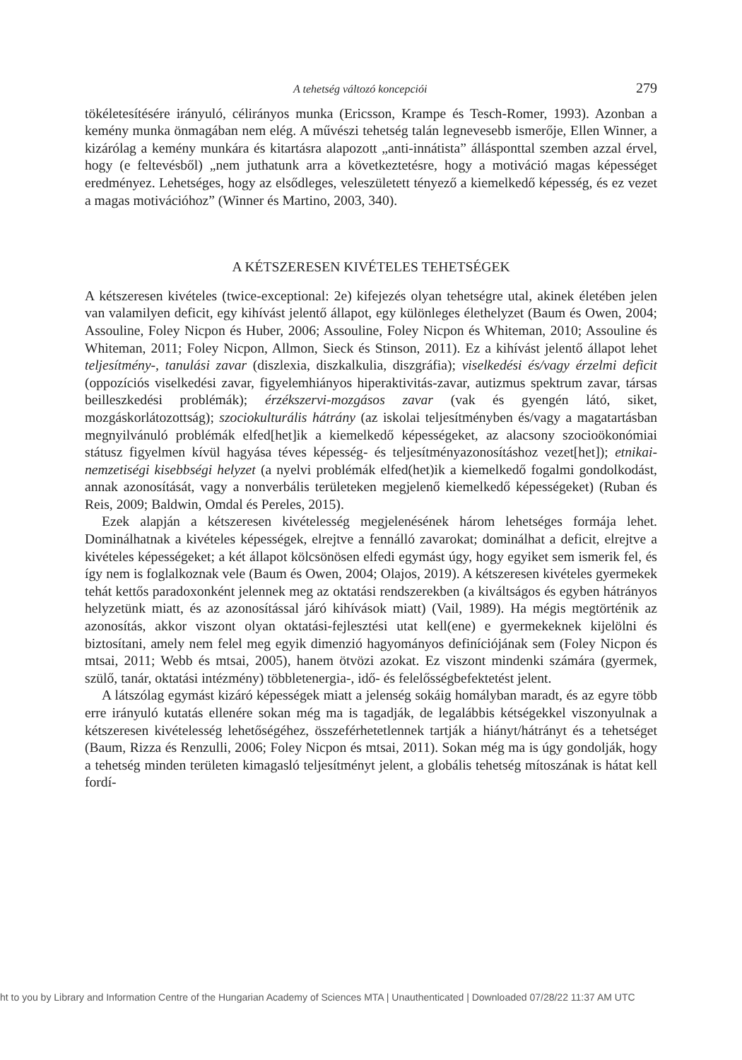A tehetség változó koncepciói 279
tökéletesítésére irányuló, célirányos munka (Ericsson, Krampe és Tesch-Romer, 1993). Azonban a kemény munka önmagában nem elég. A művészi tehetség talán legnevesebb ismerője, Ellen Winner, a kizárólag a kemény munkára és kitartásra alapozott „anti-innátista” állásponttal szemben azzal érvel, hogy (e feltevésből) „nem juthatunk arra a következtetésre, hogy a motiváció magas képességet eredményez. Lehetséges, hogy az elsődleges, veleszületett tényező a kiemelkedő képesség, és ez vezet a magas motivációhoz” (Winner és Martino, 2003, 340).
A KÉTSZERESEN KIVÉTELES TEHETSÉGEK
A kétszeresen kivételes (twice-exceptional: 2e) kifejezés olyan tehetségre utal, akinek életében jelen van valamilyen deficit, egy kihívást jelentő állapot, egy különleges élethelyzet (Baum és Owen, 2004; Assouline, Foley Nicpon és Huber, 2006; Assouline, Foley Nicpon és Whiteman, 2010; Assouline és Whiteman, 2011; Foley Nicpon, Allmon, Sieck és Stinson, 2011). Ez a kihívást jelentő állapot lehet teljesítmény-, tanulási zavar (diszlexia, diszkalkulia, diszgráfia); viselkedési és/vagy érzelmi deficit (oppozíciós viselkedési zavar, figyelemhiányos hiperaktivitás-zavar, autizmus spektrum zavar, társas beilleszkedési problémák); érzékszervi-mozgásos zavar (vak és gyengén látó, siket, mozgáskorlátozottság); szociokulturális hátrány (az iskolai teljesítményben és/vagy a magatartásban megnyilvánuló problémák elfed[het]ik a kiemelkedő képességeket, az alacsony szocioökonómiai státusz figyelmen kívül hagyása téves képesség- és teljesítményazonosításhoz vezet[het]); etnikai-nemzetiségi kisebbségi helyzet (a nyelvi problémák elfed(het)ik a kiemelkedő fogalmi gondolkodást, annak azonosítását, vagy a nonverbális területeken megjelenő kiemelkedő képességeket) (Ruban és Reis, 2009; Baldwin, Omdal és Pereles, 2015).
Ezek alapján a kétszeresen kivételesség megjelenésének három lehetséges formája lehet. Dominálhatnak a kivételes képességek, elrejtve a fennálló zavarokat; dominálhat a deficit, elrejtve a kivételes képességeket; a két állapot kölcsönösen elfedi egymást úgy, hogy egyiket sem ismerik fel, és így nem is foglalkoznak vele (Baum és Owen, 2004; Olajos, 2019). A kétszeresen kivételes gyermekek tehát kettős paradoxonként jelennek meg az oktatási rendszerekben (a kiváltságos és egyben hátrányos helyzetünk miatt, és az azonosítással járó kihívások miatt) (Vail, 1989). Ha mégis megtörténik az azonosítás, akkor viszont olyan oktatási-fejlesztési utat kell(ene) e gyermekeknek kijelölni és biztosítani, amely nem felel meg egyik dimenzió hagyományos definíciójának sem (Foley Nicpon és mtsai, 2011; Webb és mtsai, 2005), hanem ötvözi azokat. Ez viszont mindenki számára (gyermek, szülő, tanár, oktatási intézmény) többletenergia-, idő- és felelősségbefektetést jelent.
A látszólag egymást kizáró képességek miatt a jelenség sokáig homályban maradt, és az egyre több erre irányuló kutatás ellenére sokan még ma is tagadják, de legalábbis kétségekkel viszonyulnak a kétszeresen kivételesség lehetőségéhez, összeférhetetlennek tartják a hiányt/hátrányt és a tehetséget (Baum, Rizza és Renzulli, 2006; Foley Nicpon és mtsai, 2011). Sokan még ma is úgy gondolják, hogy a tehetség minden területen kimagasló teljesítményt jelent, a globális tehetség mítoszának is hátat kell fordí-
ht to you by Library and Information Centre of the Hungarian Academy of Sciences MTA | Unauthenticated | Downloaded 07/28/22 11:37 AM UTC